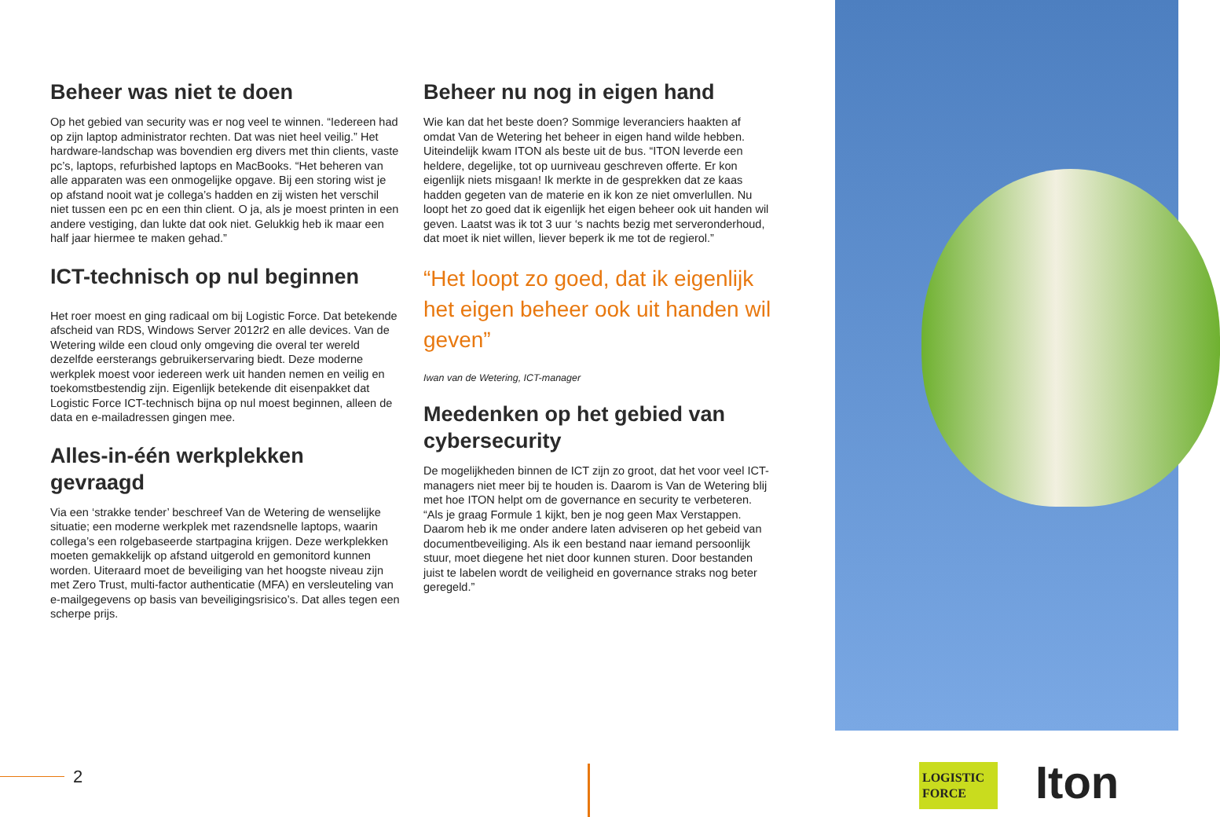Beheer was niet te doen
Op het gebied van security was er nog veel te winnen. “Iedereen had op zijn laptop administrator rechten. Dat was niet heel veilig.” Het hardware-landschap was bovendien erg divers met thin clients, vaste pc’s, laptops, refurbished laptops en MacBooks. “Het beheren van alle apparaten was een onmogelijke opgave. Bij een storing wist je op afstand nooit wat je collega’s hadden en zij wisten het verschil niet tussen een pc en een thin client. O ja, als je moest printen in een andere vestiging, dan lukte dat ook niet. Gelukkig heb ik maar een half jaar hiermee te maken gehad.”
ICT-technisch op nul beginnen
Het roer moest en ging radicaal om bij Logistic Force. Dat betekende afscheid van RDS, Windows Server 2012r2 en alle devices. Van de Wetering wilde een cloud only omgeving die overal ter wereld dezelfde eersterangs gebruikerservaring biedt. Deze moderne werkplek moest voor iedereen werk uit handen nemen en veilig en toekomstbestendig zijn. Eigenlijk betekende dit eisenpakket dat Logistic Force ICT-technisch bijna op nul moest beginnen, alleen de data en e-mailadressen gingen mee.
Alles-in-één werkplekken gevraagd
Via een ‘strakke tender’ beschreef Van de Wetering de wenselijke situatie; een moderne werkplek met razendsnelle laptops, waarin collega’s een rolgebaseerde startpagina krijgen. Deze werkplekken moeten gemakkelijk op afstand uitgerold en gemonitord kunnen worden. Uiteraard moet de beveiliging van het hoogste niveau zijn met Zero Trust, multi-factor authenticatie (MFA) en versleuteling van e-mailgegevens op basis van beveiligingsrisico’s. Dat alles tegen een scherpe prijs.
Beheer nu nog in eigen hand
Wie kan dat het beste doen? Sommige leveranciers haakten af omdat Van de Wetering het beheer in eigen hand wilde hebben. Uiteindelijk kwam ITON als beste uit de bus. “ITON leverde een heldere, degelijke, tot op uurniveau geschreven offerte. Er kon eigenlijk niets misgaan! Ik merkte in de gesprekken dat ze kaas hadden gegeten van de materie en ik kon ze niet omverlullen. Nu loopt het zo goed dat ik eigenlijk het eigen beheer ook uit handen wil geven. Laatst was ik tot 3 uur ‘s nachts bezig met serveronderhoud, dat moet ik niet willen, liever beperk ik me tot de regierol.”
“Het loopt zo goed, dat ik eigenlijk het eigen beheer ook uit handen wil geven”
Iwan van de Wetering, ICT-manager
Meedenken op het gebied van cybersecurity
De mogelijkheden binnen de ICT zijn zo groot, dat het voor veel ICT-managers niet meer bij te houden is. Daarom is Van de Wetering blij met hoe ITON helpt om de governance en security te verbeteren. “Als je graag Formule 1 kijkt, ben je nog geen Max Verstappen. Daarom heb ik me onder andere laten adviseren op het gebeid van documentbeveiliging. Als ik een bestand naar iemand persoonlijk stuur, moet diegene het niet door kunnen sturen. Door bestanden juist te labelen wordt de veiligheid en governance straks nog beter geregeld.”
2
LOGISTIC
FORCE
Iton